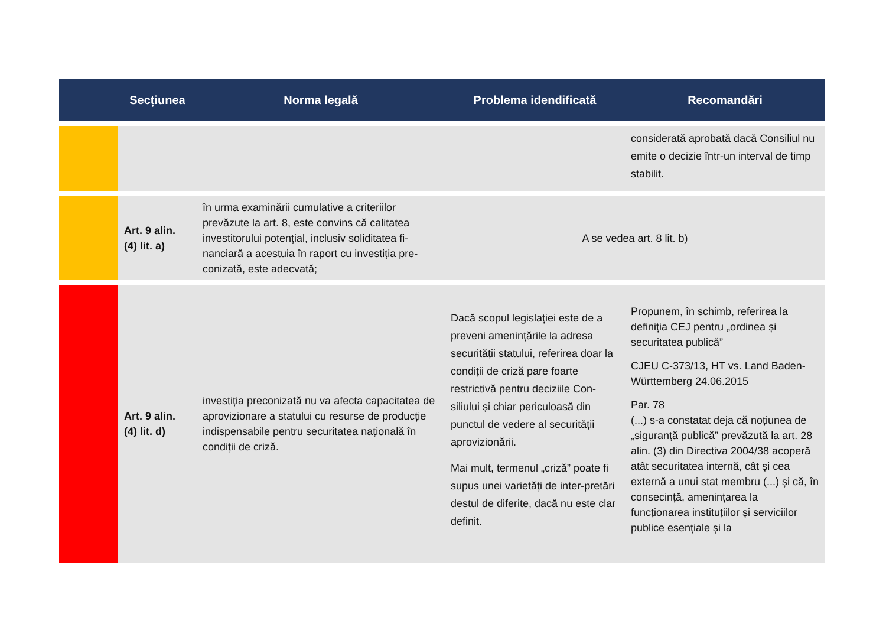| | Secțiunea | Norma legală | Problema idendificată | Recomandări |
| --- | --- | --- | --- | --- |
| | | | | considerată aprobată dacă Consiliul nu emite o decizie într-un interval de timp stabilit. |
| | Art. 9 alin. (4) lit. a) | în urma examinării cumulative a criteriilor prevăzute la art. 8, este convins că calitatea investitorului potenţial, inclusiv soliditatea fi-nanciară a acestuia în raport cu investiția pre-conizată, este adecvată; | A se vedea art. 8 lit. b) | |
| | Art. 9 alin. (4) lit. d) | investiția preconizată nu va afecta capacitatea de aprovizionare a statului cu resurse de producție indispensabile pentru securitatea națională în condiții de criză. | Dacă scopul legislației este de a preveni amenințările la adresa securității statului, referirea doar la condiții de criză pare foarte restrictivă pentru deciziile Con-siliului și chiar periculoasă din punctul de vedere al securității aprovizionării. Mai mult, termenul „criză” poate fi supus unei varietăți de inter-pretări destul de diferite, dacă nu este clar definit. | Propunem, în schimb, referirea la definiția CEJ pentru „ordinea și securitatea publică” CJEU C-373/13, HT vs. Land Baden-Württemberg 24.06.2015 Par. 78 (...) s-a constatat deja că noțiunea de „siguranță publică” prevăzută la art. 28 alin. (3) din Directiva 2004/38 acoperă atât securitatea internă, cât și cea externă a unui stat membru (...) și că, în consecință, amenințarea la funcționarea instituțiilor și serviciilor publice esențiale și la |